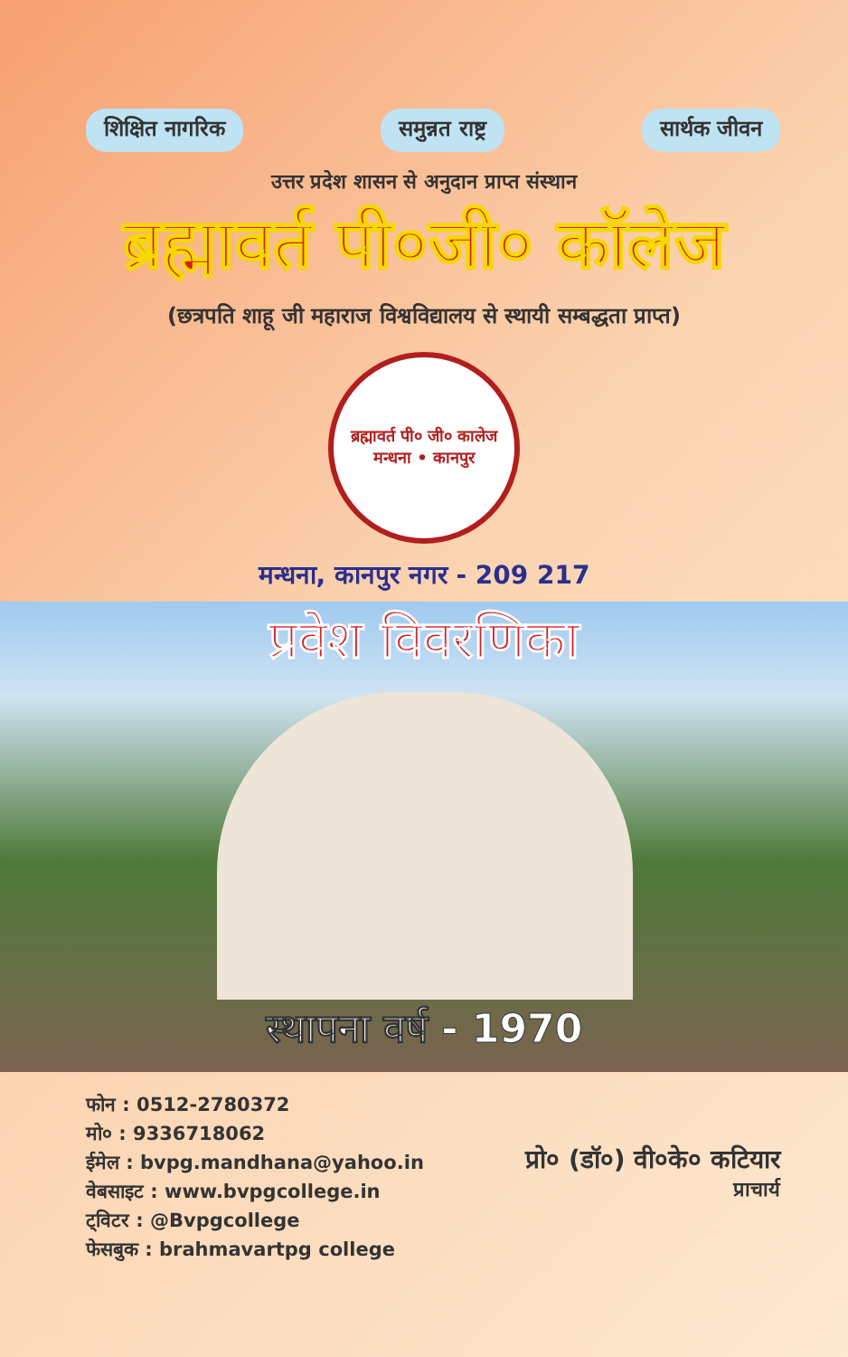शिक्षित नागरिक समुन्नत राष्ट्र सार्थक जीवन
उत्तर प्रदेश शासन से अनुदान प्राप्त संस्थान
ब्रह्मावर्त पी०जी० कॉलेज
(छत्रपति शाहू जी महाराज विश्वविद्यालय से स्थायी सम्बद्धता प्राप्त)
ब्रह्मावर्त पी० जी० कालेज
मन्धना • कानपुर
मन्धना, कानपुर नगर - 209 217
प्रवेश विवरणिका
स्थापना वर्ष - 1970
फोन : 0512-2780372
मो० : 9336718062
ईमेल : bvpg.mandhana@yahoo.in
वेबसाइट : www.bvpgcollege.in
ट्विटर : @Bvpgcollege
फेसबुक : brahmavartpg college
प्रो० (डॉ०) वी०के० कटियार
प्राचार्य